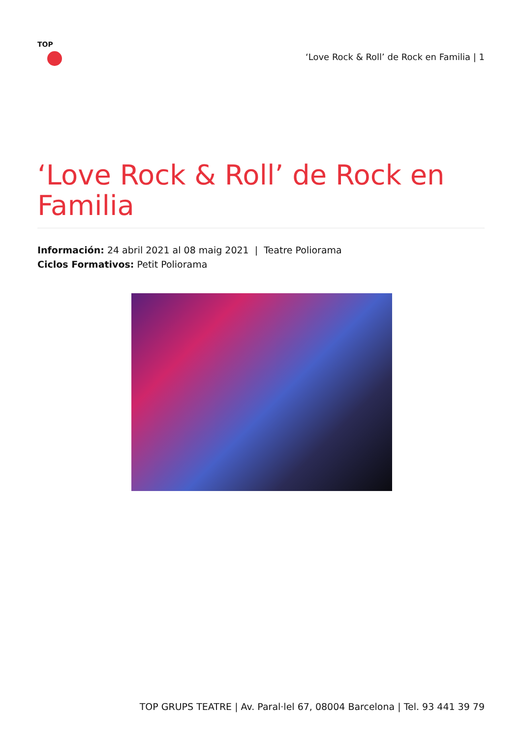TOP
‘Love Rock & Roll’ de Rock en Familia | 1
‘Love Rock & Roll’ de Rock en Familia
Información: 24 abril 2021 al 08 maig 2021 | Teatre Poliorama
Ciclos Formativos: Petit Poliorama
TOP GRUPS TEATRE | Av. Paral·lel 67, 08004 Barcelona | Tel. 93 441 39 79